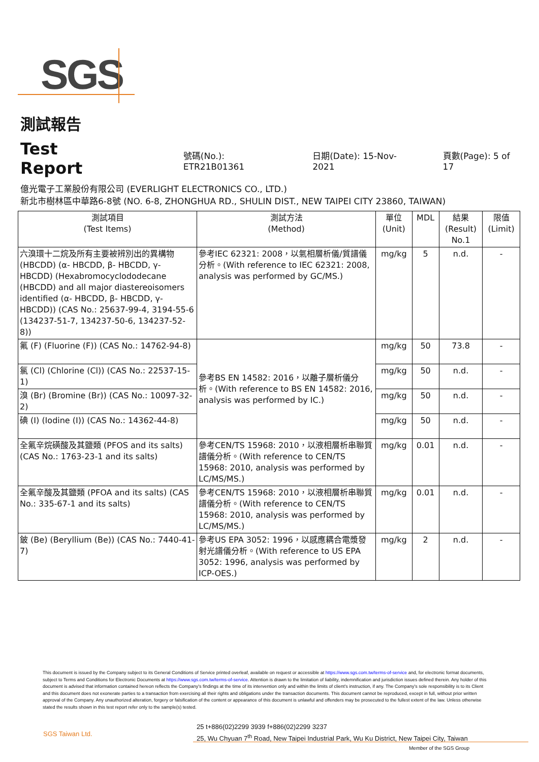SGS
測試報告
Test Report 號碼(No.): ETR21B01361 日期(Date): 15-Nov-2021 頁數(Page): 5 of 17
億光電子工業股份有限公司 (EVERLIGHT ELECTRONICS CO., LTD.)
新北市樹林區中華路6-8號 (NO. 6-8, ZHONGHUA RD., SHULIN DIST., NEW TAIPEI CITY 23860, TAIWAN)
| 測試項目 (Test Items) | 測試方法 (Method) | 單位 (Unit) | MDL | 結果 (Result) No.1 | 限值 (Limit) |
| --- | --- | --- | --- | --- | --- |
| 六溴環十二烷及所有主要被辨別出的異構物 (HBCDD) (α- HBCDD, β- HBCDD, γ- HBCDD) (Hexabromocyclododecane (HBCDD) and all major diastereoisomers identified (α- HBCDD, β- HBCDD, γ- HBCDD)) (CAS No.: 25637-99-4, 3194-55-6 (134237-51-7, 134237-50-6, 134237-52-8)) | 參考IEC 62321: 2008，以氣相層析儀/質譜儀分析。(With reference to IEC 62321: 2008, analysis was performed by GC/MS.) | mg/kg | 5 | n.d. | - |
| 氟 (F) (Fluorine (F)) (CAS No.: 14762-94-8) | 參考BS EN 14582: 2016，以離子層析儀分析。(With reference to BS EN 14582: 2016, analysis was performed by IC.) | mg/kg | 50 | 73.8 | - |
| 氯 (Cl) (Chlorine (Cl)) (CAS No.: 22537-15-1) | | mg/kg | 50 | n.d. | - |
| 溴 (Br) (Bromine (Br)) (CAS No.: 10097-32-2) | | mg/kg | 50 | n.d. | - |
| 碘 (I) (Iodine (I)) (CAS No.: 14362-44-8) | | mg/kg | 50 | n.d. | - |
| 全氟辛烷磺酸及其鹽類 (PFOS and its salts) (CAS No.: 1763-23-1 and its salts) | 參考CEN/TS 15968: 2010，以液相層析串聯質譜儀分析。(With reference to CEN/TS 15968: 2010, analysis was performed by LC/MS/MS.) | mg/kg | 0.01 | n.d. | - |
| 全氟辛酸及其鹽類 (PFOA and its salts) (CAS No.: 335-67-1 and its salts) | 參考CEN/TS 15968: 2010，以液相層析串聯質譜儀分析。(With reference to CEN/TS 15968: 2010, analysis was performed by LC/MS/MS.) | mg/kg | 0.01 | n.d. | - |
| 鈹 (Be) (Beryllium (Be)) (CAS No.: 7440-41-7) | 參考US EPA 3052: 1996，以感應耦合電漿發射光譜儀分析。(With reference to US EPA 3052: 1996, analysis was performed by ICP-OES.) | mg/kg | 2 | n.d. | - |
This document is issued by the Company subject to its General Conditions of Service printed overleaf, available on request or accessible at https://www.sgs.com.tw/terms-of-service and, for electronic format documents, subject to Terms and Conditions for Electronic Documents at https://www.sgs.com.tw/terms-of-service. Attention is drawn to the limitation of liability, indemnification and jurisdiction issues defined therein. Any holder of this document is advised that information contained hereon reflects the Company's findings at the time of its intervention only and within the limits of client's instruction, if any. The Company's sole responsibility is to its Client and this document does not exonerate parties to a transaction from exercising all their rights and obligations under the transaction documents. This document cannot be reproduced, except in full, without prior written approval of the Company. Any unauthorized alteration, forgery or falsification of the content or appearance of this document is unlawful and offenders may be prosecuted to the fullest extent of the law. Unless otherwise stated the results shown in this test report refer only to the sample(s) tested.
SGS Taiwan Ltd.
25 t+886(02)2299 3939 f+886(02)2299 3237
25, Wu Chyuan 7<sup>th</sup> Road, New Taipei Industrial Park, Wu Ku District, New Taipei City, Taiwan
Member of the SGS Group